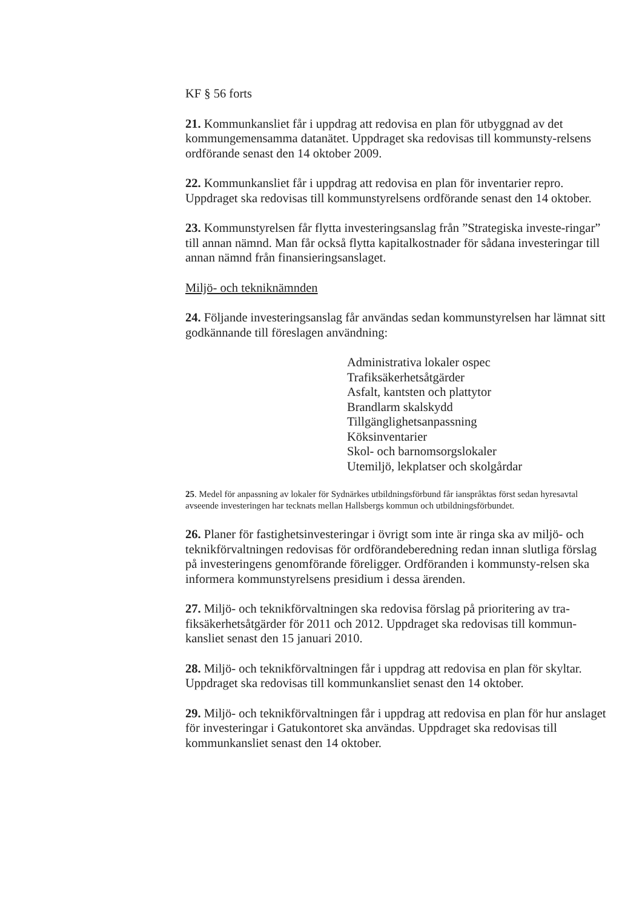KF § 56 forts
21. Kommunkansliet får i uppdrag att redovisa en plan för utbyggnad av det kommungemensamma datanätet. Uppdraget ska redovisas till kommunsty-relsens ordförande senast den 14 oktober 2009.
22. Kommunkansliet får i uppdrag att redovisa en plan för inventarier repro. Uppdraget ska redovisas till kommunstyrelsens ordförande senast den 14 oktober.
23. Kommunstyrelsen får flytta investeringsanslag från ”Strategiska investe-ringar” till annan nämnd. Man får också flytta kapitalkostnader för sådana investeringar till annan nämnd från finansieringsanslaget.
Miljö- och tekniknämnden
24. Följande investeringsanslag får användas sedan kommunstyrelsen har lämnat sitt godkännande till föreslagen användning:
Administrativa lokaler ospec
Trafiksäkerhetsåtgärder
Asfalt, kantsten och plattytor
Brandlarm skalskydd
Tillgänglighetsanpassning
Köksinventarier
Skol- och barnomsorgslokaler
Utemiljö, lekplatser och skolgårdar
25. Medel för anpassning av lokaler för Sydnärkes utbildningsförbund får ianspråktas först sedan hyresavtal avseende investeringen har tecknats mellan Hallsbergs kommun och utbildningsförbundet.
26. Planer för fastighetsinvesteringar i övrigt som inte är ringa ska av miljö- och teknikförvaltningen redovisas för ordförandeberedning redan innan slutliga förslag på investeringens genomförande föreligger. Ordföranden i kommunsty-relsen ska informera kommunstyrelsens presidium i dessa ärenden.
27. Miljö- och teknikförvaltningen ska redovisa förslag på prioritering av tra-fiksäkerhetsåtgärder för 2011 och 2012. Uppdraget ska redovisas till kommun-kansliet senast den 15 januari 2010.
28. Miljö- och teknikförvaltningen får i uppdrag att redovisa en plan för skyltar. Uppdraget ska redovisas till kommunkansliet senast den 14 oktober.
29. Miljö- och teknikförvaltningen får i uppdrag att redovisa en plan för hur anslaget för investeringar i Gatukontoret ska användas. Uppdraget ska redovisas till kommunkansliet senast den 14 oktober.